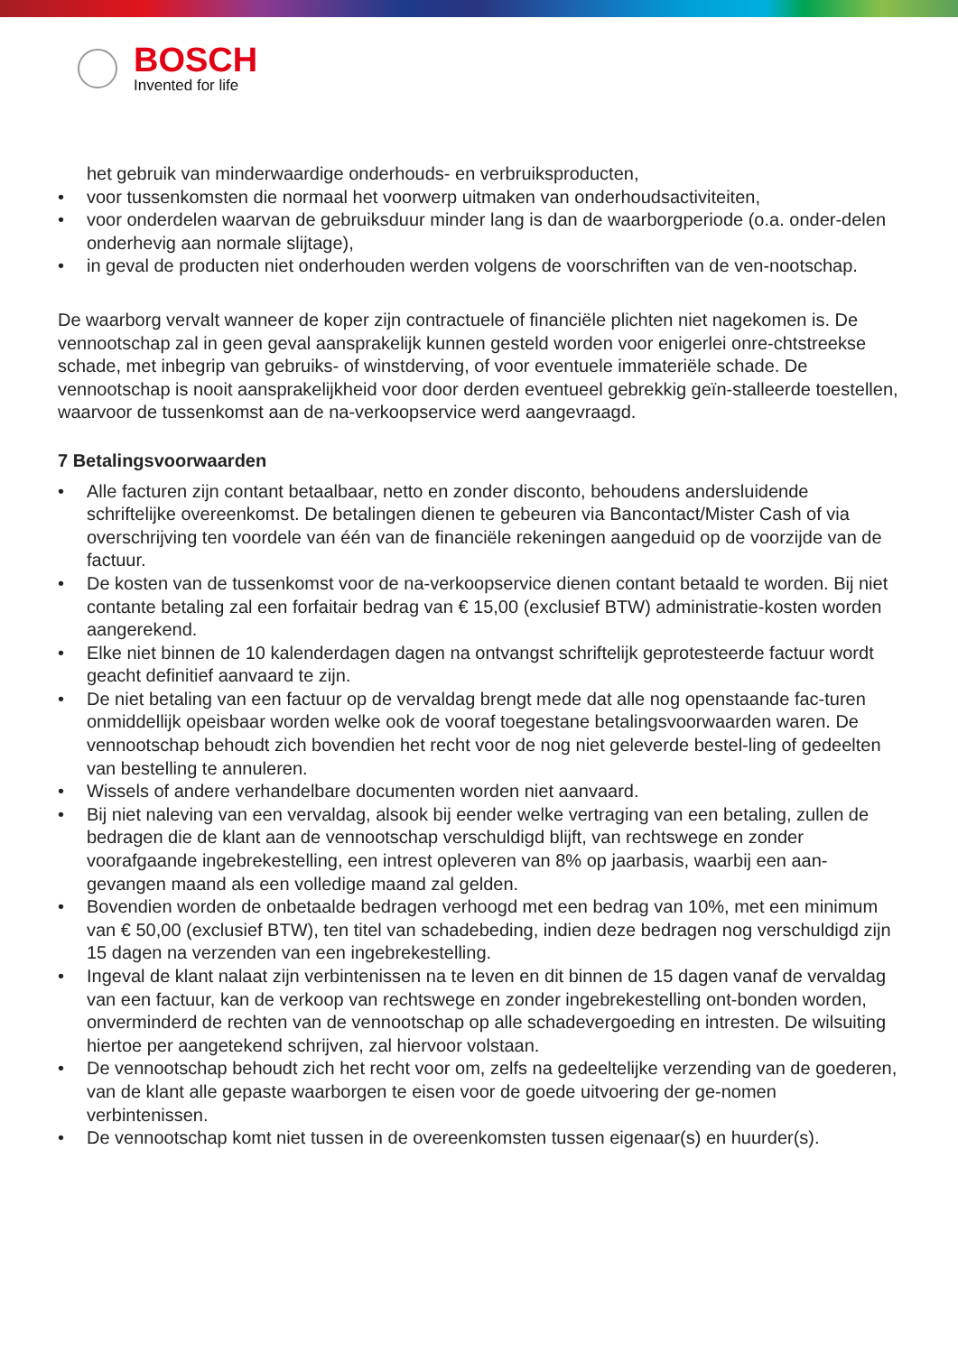BOSCH
Invented for life
het gebruik van minderwaardige onderhouds- en verbruiksproducten,
• voor tussenkomsten die normaal het voorwerp uitmaken van onderhoudsactiviteiten,
• voor onderdelen waarvan de gebruiksduur minder lang is dan de waarborgperiode (o.a. onder-delen onderhevig aan normale slijtage),
• in geval de producten niet onderhouden werden volgens de voorschriften van de ven-nootschap.
De waarborg vervalt wanneer de koper zijn contractuele of financiële plichten niet nagekomen is. De vennootschap zal in geen geval aansprakelijk kunnen gesteld worden voor enigerlei onre-chtstreekse schade, met inbegrip van gebruiks- of winstderving, of voor eventuele immateriële schade. De vennootschap is nooit aansprakelijkheid voor door derden eventueel gebrekkig geïn-stalleerde toestellen, waarvoor de tussenkomst aan de na-verkoopservice werd aangevraagd.
7 Betalingsvoorwaarden
• Alle facturen zijn contant betaalbaar, netto en zonder disconto, behoudens andersluidende schriftelijke overeenkomst. De betalingen dienen te gebeuren via Bancontact/Mister Cash of via overschrijving ten voordele van één van de financiële rekeningen aangeduid op de voorzijde van de factuur.
• De kosten van de tussenkomst voor de na-verkoopservice dienen contant betaald te worden. Bij niet contante betaling zal een forfaitair bedrag van € 15,00 (exclusief BTW) administratie-kosten worden aangerekend.
• Elke niet binnen de 10 kalenderdagen dagen na ontvangst schriftelijk geprotesteerde factuur wordt geacht definitief aanvaard te zijn.
• De niet betaling van een factuur op de vervaldag brengt mede dat alle nog openstaande fac-turen onmiddellijk opeisbaar worden welke ook de vooraf toegestane betalingsvoorwaarden waren. De vennootschap behoudt zich bovendien het recht voor de nog niet geleverde bestel-ling of gedeelten van bestelling te annuleren.
• Wissels of andere verhandelbare documenten worden niet aanvaard.
• Bij niet naleving van een vervaldag, alsook bij eender welke vertraging van een betaling, zullen de bedragen die de klant aan de vennootschap verschuldigd blijft, van rechtswege en zonder voorafgaande ingebrekestelling, een intrest opleveren van 8% op jaarbasis, waarbij een aan-gevangen maand als een volledige maand zal gelden.
• Bovendien worden de onbetaalde bedragen verhoogd met een bedrag van 10%, met een minimum van € 50,00 (exclusief BTW), ten titel van schadebeding, indien deze bedragen nog verschuldigd zijn 15 dagen na verzenden van een ingebrekestelling.
• Ingeval de klant nalaat zijn verbintenissen na te leven en dit binnen de 15 dagen vanaf de vervaldag van een factuur, kan de verkoop van rechtswege en zonder ingebrekestelling ont-bonden worden, onverminderd de rechten van de vennootschap op alle schadevergoeding en intresten. De wilsuiting hiertoe per aangetekend schrijven, zal hiervoor volstaan.
• De vennootschap behoudt zich het recht voor om, zelfs na gedeeltelijke verzending van de goederen, van de klant alle gepaste waarborgen te eisen voor de goede uitvoering der ge-nomen verbintenissen.
• De vennootschap komt niet tussen in de overeenkomsten tussen eigenaar(s) en huurder(s).